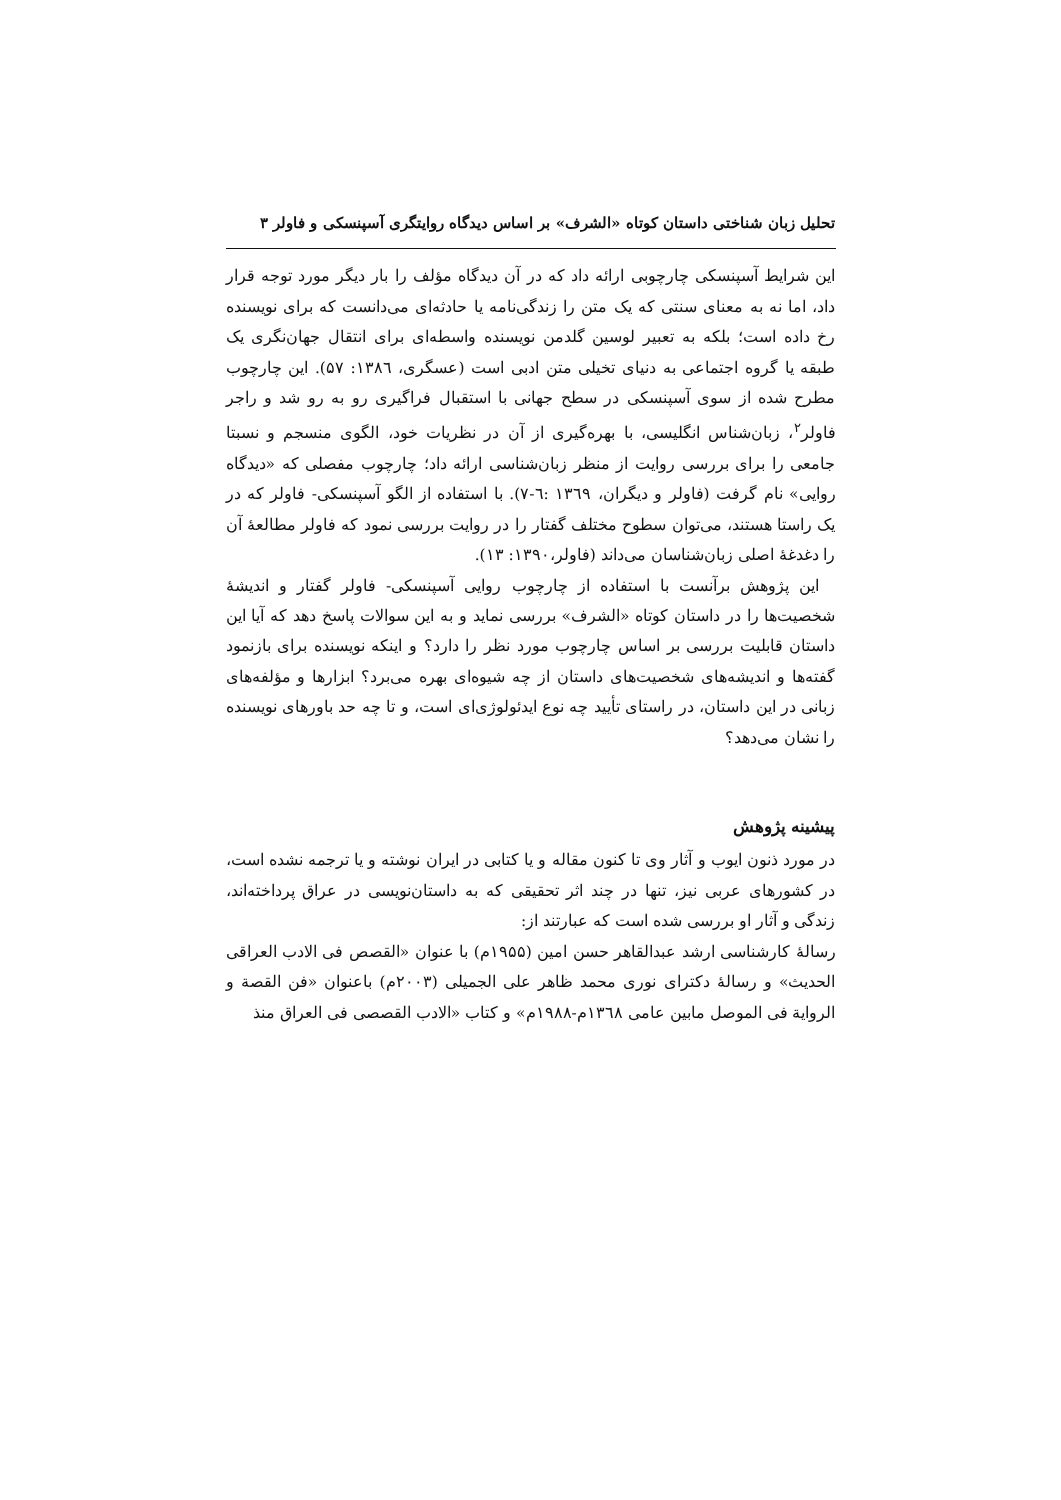تحلیل زبان شناختی داستان کوتاه «الشرف» بر اساس دیدگاه روایتگری آسپنسکی و فاولر ۳
این شرایط آسپنسکی چارچوبی ارائه داد که در آن دیدگاه مؤلف را بار دیگر مورد توجه قرار داد، اما نه به معنای سنتی که یک متن را زندگی‌نامه یا حادثه‌ای می‌دانست که برای نویسنده رخ داده است؛ بلکه به تعبیر لوسین گلدمن نویسنده واسطه‌ای برای انتقال جهان‌نگری یک طبقه یا گروه اجتماعی به دنیای تخیلی متن ادبی است (عسگری، ۱۳۸٦: ۵۷). این چارچوب مطرح شده از سوی آسپنسکی در سطح جهانی با استقبال فراگیری رو به رو شد و راجر فاولر<sup>۲</sup>، زبان‌شناس انگلیسی، با بهره‌گیری از آن در نظریات خود، الگوی منسجم و نسبتا جامعی را برای بررسی روایت از منظر زبان‌شناسی ارائه داد؛ چارچوب مفصلی که «دیدگاه روایی» نام گرفت (فاولر و دیگران، ۱۳٦۹ :٦-۷). با استفاده از الگو آسپنسکی- فاولر که در یک راستا هستند، می‌توان سطوح مختلف گفتار را در روایت بررسی نمود که فاولر مطالعهٔ آن را دغدغهٔ اصلی زبان‌شناسان می‌داند (فاولر،۱۳۹۰: ۱۳).
این پژوهش برآنست با استفاده از چارچوب روایی آسپنسکی- فاولر گفتار و اندیشهٔ شخصیت‌ها را در داستان کوتاه «الشرف» بررسی نماید و به این سوالات پاسخ دهد که آیا این داستان قابلیت بررسی بر اساس چارچوب مورد نظر را دارد؟ و اینکه نویسنده برای بازنمود گفته‌ها و اندیشه‌های شخصیت‌های داستان از چه شیوه‌ای بهره می‌برد؟ ابزارها و مؤلفه‌های زبانی در این داستان، در راستای تأیید چه نوع ایدئولوژی‌ای است، و تا چه حد باورهای نویسنده را نشان می‌دهد؟
پیشینه پژوهش
در مورد ذنون ایوب و آثار وی تا کنون مقاله و یا کتابی در ایران نوشته و یا ترجمه نشده است، در کشورهای عربی نیز، تنها در چند اثر تحقیقی که به داستان‌نویسی در عراق پرداخته‌اند، زندگی و آثار او بررسی شده است که عبارتند از:
رسالهٔ کارشناسی ارشد عبدالقاهر حسن امین (۱۹۵۵م) با عنوان «القصص فی الادب العراقی الحدیث» و رسالهٔ دکترای نوری محمد ظاهر علی الجمیلی (۲۰۰۳م) باعنوان «فن القصة و الروایة فی الموصل مابین عامی ۱۳٦۸م-۱۹۸۸م» و کتاب «الادب القصصی فی العراق منذ